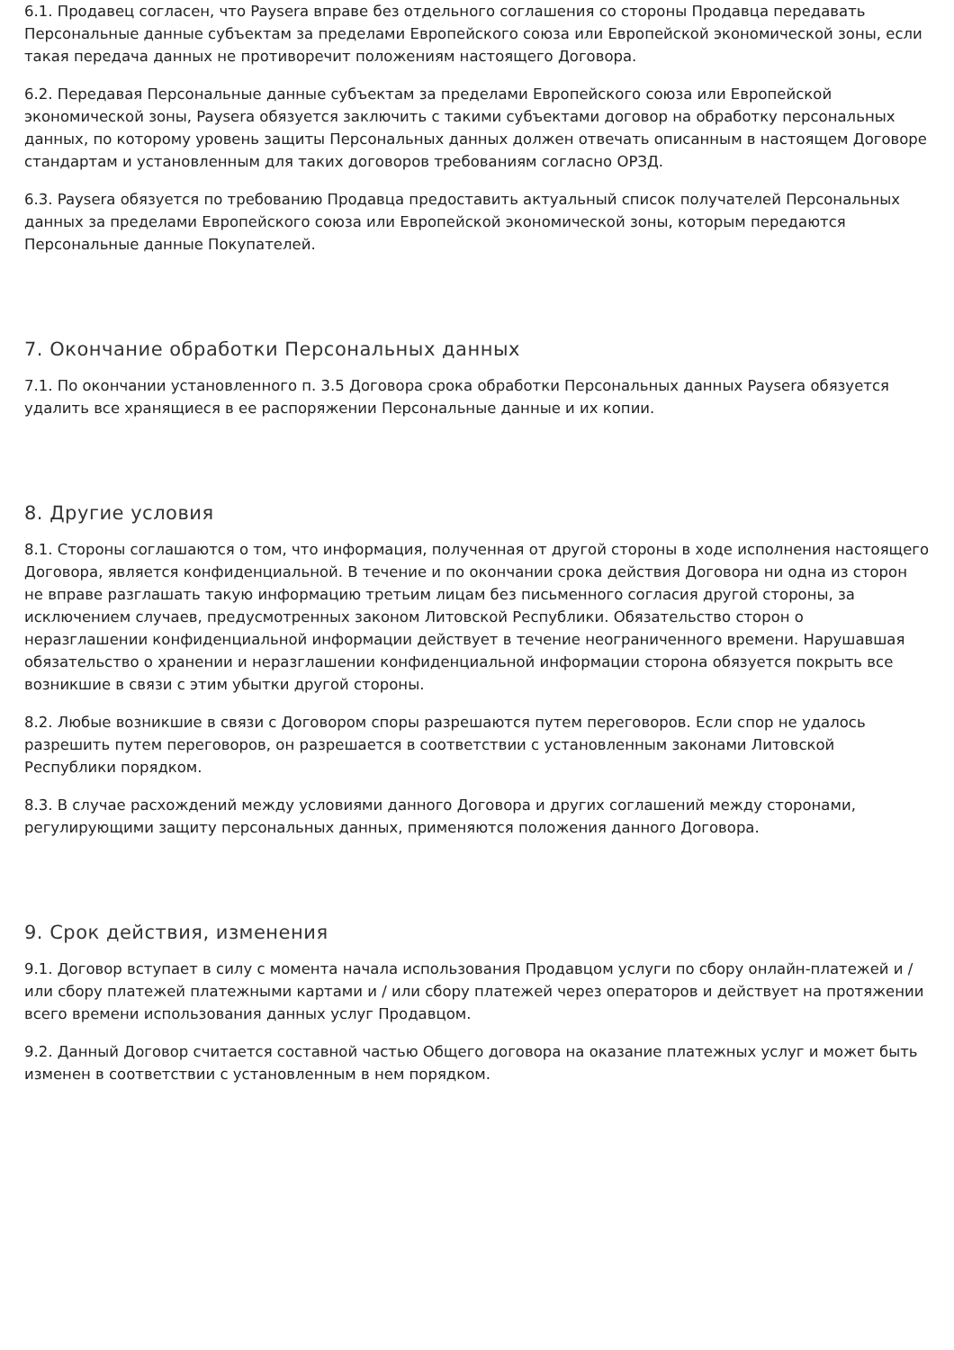6.1. Продавец согласен, что Paysera вправе без отдельного соглашения со стороны Продавца передавать Персональные данные субъектам за пределами Европейского союза или Европейской экономической зоны, если такая передача данных не противоречит положениям настоящего Договора.
6.2. Передавая Персональные данные субъектам за пределами Европейского союза или Европейской экономической зоны, Paysera обязуется заключить с такими субъектами договор на обработку персональных данных, по которому уровень защиты Персональных данных должен отвечать описанным в настоящем Договоре стандартам и установленным для таких договоров требованиям согласно ОРЗД.
6.3. Paysera обязуется по требованию Продавца предоставить актуальный список получателей Персональных данных за пределами Европейского союза или Европейской экономической зоны, которым передаются Персональные данные Покупателей.
7. Окончание обработки Персональных данных
7.1. По окончании установленного п. 3.5 Договора срока обработки Персональных данных Paysera обязуется удалить все хранящиеся в ее распоряжении Персональные данные и их копии.
8. Другие условия
8.1. Стороны соглашаются о том, что информация, полученная от другой стороны в ходе исполнения настоящего Договора, является конфиденциальной. В течение и по окончании срока действия Договора ни одна из сторон не вправе разглашать такую информацию третьим лицам без письменного согласия другой стороны, за исключением случаев, предусмотренных законом Литовской Республики. Обязательство сторон о неразглашении конфиденциальной информации действует в течение неограниченного времени. Нарушавшая обязательство о хранении и неразглашении конфиденциальной информации сторона обязуется покрыть все возникшие в связи с этим убытки другой стороны.
8.2. Любые возникшие в связи с Договором споры разрешаются путем переговоров. Если спор не удалось разрешить путем переговоров, он разрешается в соответствии с установленным законами Литовской Республики порядком.
8.3. В случае расхождений между условиями данного Договора и других соглашений между сторонами, регулирующими защиту персональных данных, применяются положения данного Договора.
9. Срок действия, изменения
9.1. Договор вступает в силу с момента начала использования Продавцом услуги по сбору онлайн-платежей и / или сбору платежей платежными картами и / или сбору платежей через операторов и действует на протяжении всего времени использования данных услуг Продавцом.
9.2. Данный Договор считается составной частью Общего договора на оказание платежных услуг и может быть изменен в соответствии с установленным в нем порядком.